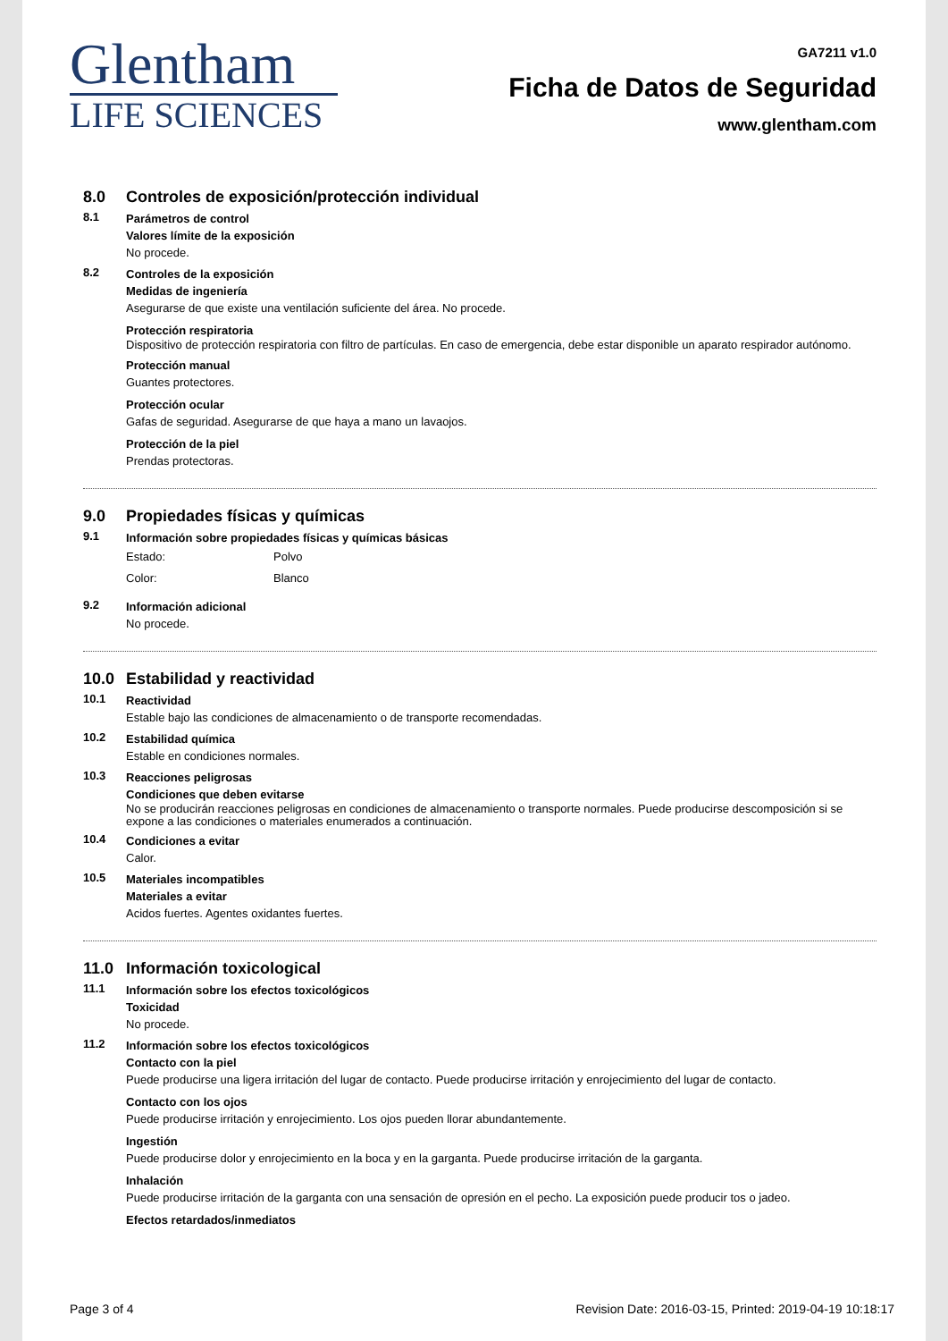Glentham
LIFE SCIENCES
GA7211 v1.0
Ficha de Datos de Seguridad
www.glentham.com
8.0 Controles de exposición/protección individual
8.1
Parámetros de control
Valores límite de la exposición
No procede.
8.2
Controles de la exposición
Medidas de ingeniería
Asegurarse de que existe una ventilación suficiente del área. No procede.
Protección respiratoria
Dispositivo de protección respiratoria con filtro de partículas. En caso de emergencia, debe estar disponible un aparato respirador autónomo.
Protección manual
Guantes protectores.
Protección ocular
Gafas de seguridad. Asegurarse de que haya a mano un lavaojos.
Protección de la piel
Prendas protectoras.
9.0 Propiedades físicas y químicas
9.1
Información sobre propiedades físicas y químicas básicas
Estado: Polvo
Color: Blanco
9.2
Información adicional
No procede.
10.0 Estabilidad y reactividad
10.1
Reactividad
Estable bajo las condiciones de almacenamiento o de transporte recomendadas.
10.2
Estabilidad química
Estable en condiciones normales.
10.3
Reacciones peligrosas
Condiciones que deben evitarse
No se producirán reacciones peligrosas en condiciones de almacenamiento o transporte normales. Puede producirse descomposición si se expone a las condiciones o materiales enumerados a continuación.
10.4
Condiciones a evitar
Calor.
10.5
Materiales incompatibles
Materiales a evitar
Acidos fuertes. Agentes oxidantes fuertes.
11.0 Información toxicological
11.1
Información sobre los efectos toxicológicos
Toxicidad
No procede.
11.2
Información sobre los efectos toxicológicos
Contacto con la piel
Puede producirse una ligera irritación del lugar de contacto. Puede producirse irritación y enrojecimiento del lugar de contacto.
Contacto con los ojos
Puede producirse irritación y enrojecimiento. Los ojos pueden llorar abundantemente.
Ingestión
Puede producirse dolor y enrojecimiento en la boca y en la garganta. Puede producirse irritación de la garganta.
Inhalación
Puede producirse irritación de la garganta con una sensación de opresión en el pecho. La exposición puede producir tos o jadeo.
Efectos retardados/inmediatos
Page 3 of 4 Revision Date: 2016-03-15, Printed: 2019-04-19 10:18:17